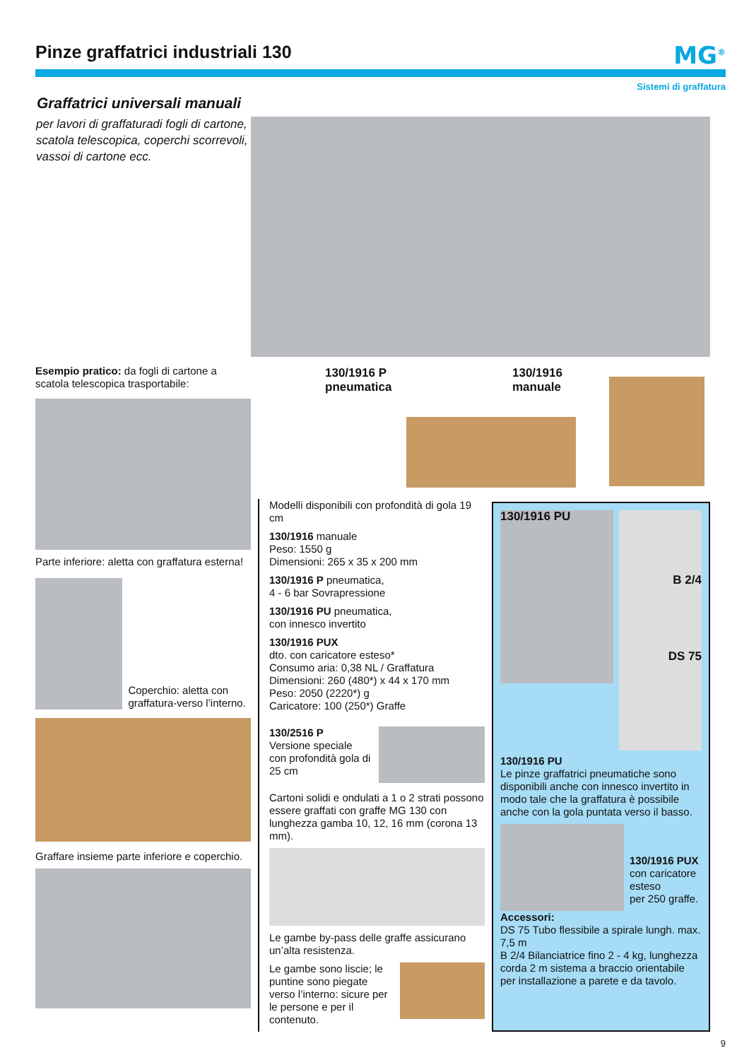Pinze graffatrici industriali 130
MG<sup>®</sup>
Sistemi di graffatura
Graffatrici universali manuali
per lavori di graffaturadi fogli di cartone, scatola telescopica, coperchi scorrevoli, vassoi di cartone ecc.
130/1916 P
pneumatica
130/1916
manuale
Esempio pratico: da fogli di cartone a scatola telescopica trasportabile:
Parte inferiore: aletta con graffatura esterna!
Coperchio: aletta con graffatura-verso l’interno.
Graffare insieme parte inferiore e coperchio.
Modelli disponibili con profondità di gola 19 cm
130/1916 manuale
Peso: 1550 g
Dimensioni: 265 x 35 x 200 mm
130/1916 P pneumatica,
4 - 6 bar Sovrapressione
130/1916 PU pneumatica,
con innesco invertito
130/1916 PUX
dto. con caricatore esteso*
Consumo aria: 0,38 NL / Graffatura
Dimensioni: 260 (480*) x 44 x 170 mm
Peso: 2050 (2220*) g
Caricatore: 100 (250*) Graffe
130/2516 P
Versione speciale con profondità gola di 25 cm
Cartoni solidi e ondulati a 1 o 2 strati possono essere graffati con graffe MG 130 con lunghezza gamba 10, 12, 16 mm (corona 13 mm).
Le gambe by-pass delle graffe assicurano un’alta resistenza.
Le gambe sono liscie; le puntine sono piegate verso l’interno: sicure per le persone e per il contenuto.
130/1916 PU
B 2/4
DS 75
130/1916 PU
Le pinze graffatrici pneumatiche sono disponibili anche con innesco invertito in modo tale che la graffatura è possibile anche con la gola puntata verso il basso.
130/1916 PUX
con caricatore esteso
per 250 graffe.
Accessori:
DS 75 Tubo flessibile a spirale lungh. max. 7,5 m
B 2/4 Bilanciatrice fino 2 - 4 kg, lunghezza corda 2 m sistema a braccio orientabile per installazione a parete e da tavolo.
9